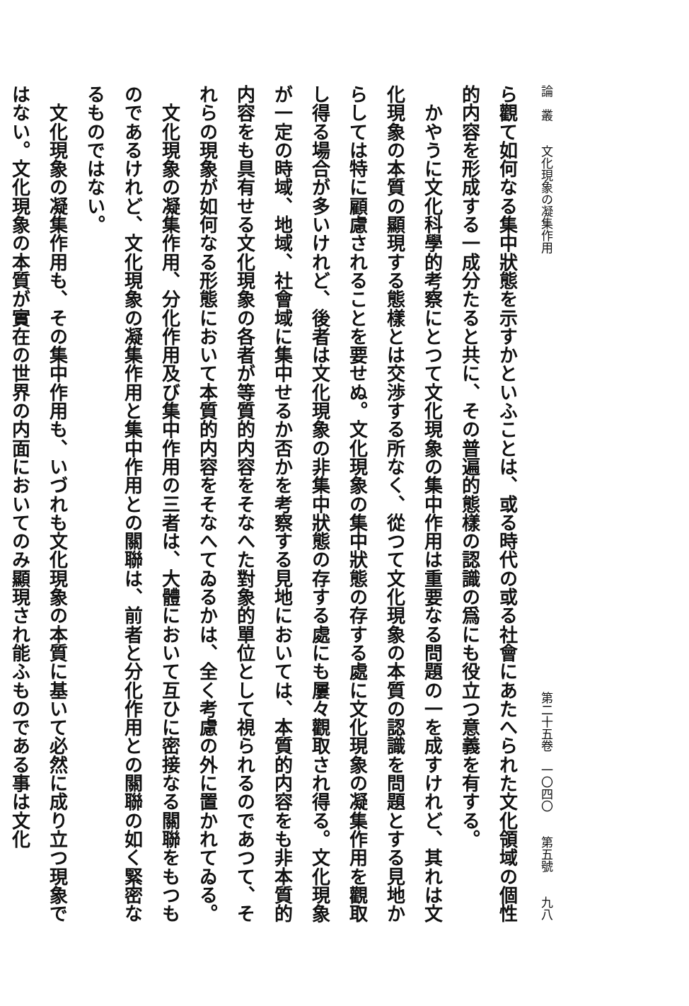論　叢　　文化現象の凝集作用 第二十五卷　一〇四〇　　第五號　　九八
ら觀て如何なる集中狀態を示すかといふことは、或る時代の或る社會にあたへられた文化領域の個性的内容を形成する一成分たると共に、その普遍的態樣の認識の爲にも役立つ意義を有する。
　かやうに文化科學的考察にとつて文化現象の集中作用は重要なる問題の一を成すけれど、其れは文化現象の本質の顯現する態樣とは交渉する所なく、從つて文化現象の本質の認識を問題とする見地からしては特に顧慮されることを要せぬ。文化現象の集中狀態の存する處に文化現象の凝集作用を觀取し得る場合が多いけれど、後者は文化現象の非集中狀態の存する處にも屢々觀取され得る。文化現象が一定の時域、地域、社會域に集中せるか否かを考察する見地においては、本質的内容をも非本質的内容をも具有せる文化現象の各者が等質的内容をそなへた對象的單位として視られるのであつて、それらの現象が如何なる形態において本質的内容をそなへてゐるかは、全く考慮の外に置かれてゐる。
　文化現象の凝集作用、分化作用及び集中作用の三者は、大體において互ひに密接なる關聯をもつものであるけれど、文化現象の凝集作用と集中作用との關聯は、前者と分化作用との關聯の如く緊密なるものではない。
　文化現象の凝集作用も、その集中作用も、いづれも文化現象の本質に基いて必然に成り立つ現象ではない。文化現象の本質が實在の世界の内面においてのみ顯現され能ふものである事は文化